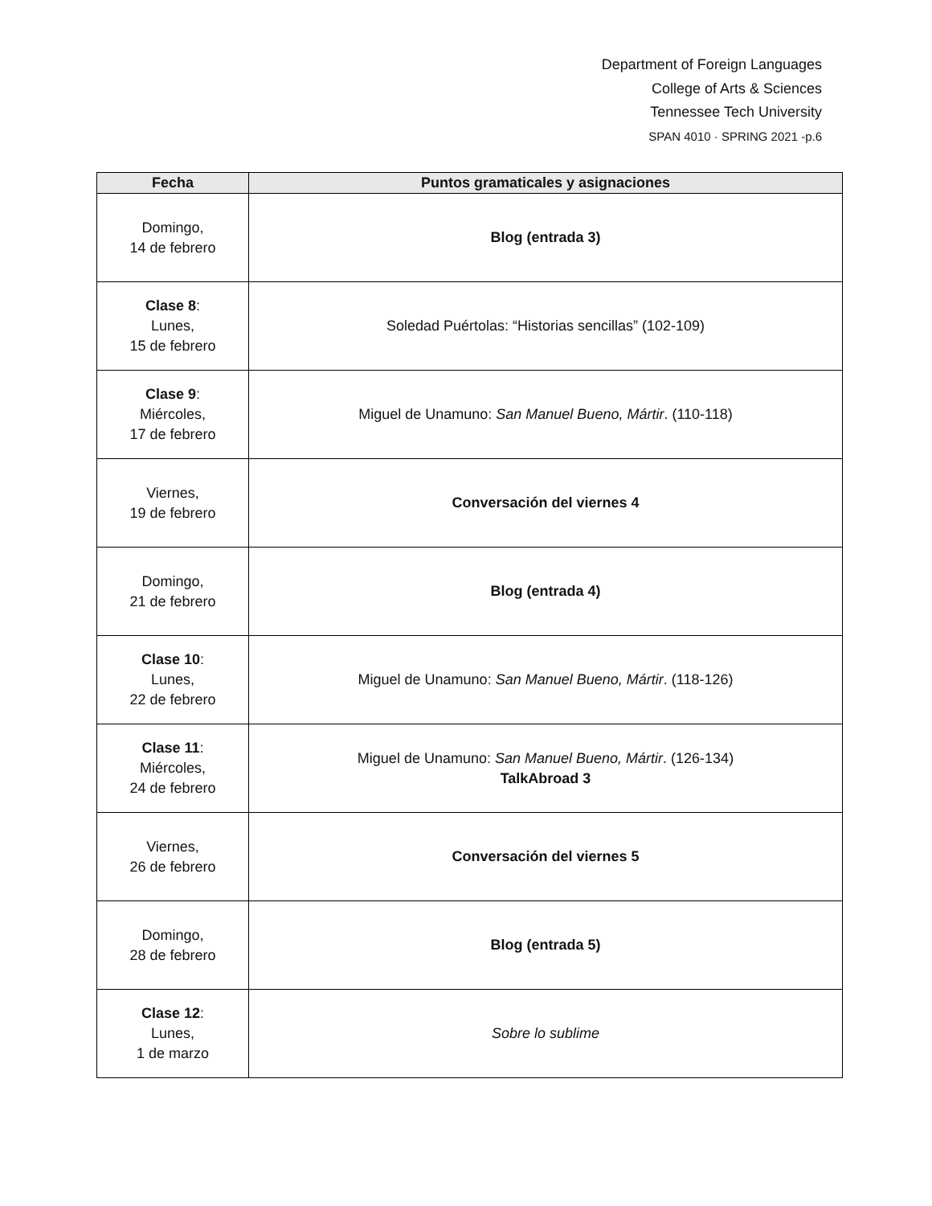Department of Foreign Languages
College of Arts & Sciences
Tennessee Tech University
SPAN 4010 · SPRING 2021 -p.6
| Fecha | Puntos gramaticales y asignaciones |
| --- | --- |
| Domingo, 14 de febrero | Blog (entrada 3) |
| Clase 8 : Lunes, 15 de febrero | Soledad Puértolas: “Historias sencillas” (102-109) |
| Clase 9 : Miércoles, 17 de febrero | Miguel de Unamuno: San Manuel Bueno, Mártir . (110-118) |
| Viernes, 19 de febrero | Conversación del viernes 4 |
| Domingo, 21 de febrero | Blog (entrada 4) |
| Clase 10 : Lunes, 22 de febrero | Miguel de Unamuno: San Manuel Bueno, Mártir . (118-126) |
| Clase 11 : Miércoles, 24 de febrero | Miguel de Unamuno: San Manuel Bueno, Mártir . (126-134) TalkAbroad 3 |
| Viernes, 26 de febrero | Conversación del viernes 5 |
| Domingo, 28 de febrero | Blog (entrada 5) |
| Clase 12 : Lunes, 1 de marzo | Sobre lo sublime |